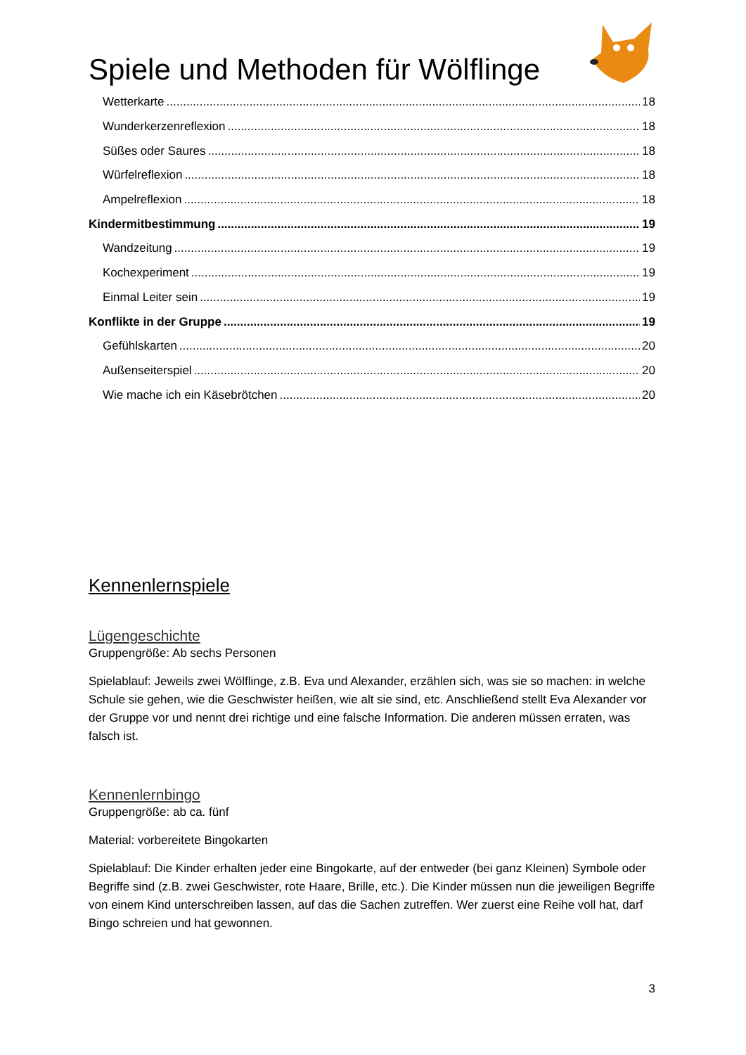Spiele und Methoden für Wölflinge
Wetterkarte 18
Wunderkerzenreflexion 18
Süßes oder Saures 18
Würfelreflexion 18
Ampelreflexion 18
Kindermitbestimmung 19
Wandzeitung 19
Kochexperiment 19
Einmal Leiter sein 19
Konflikte in der Gruppe 19
Gefühlskarten 20
Außenseiterspiel 20
Wie mache ich ein Käsebrötchen 20
Kennenlernspiele
Lügengeschichte
Gruppengröße: Ab sechs Personen
Spielablauf: Jeweils zwei Wölflinge, z.B. Eva und Alexander, erzählen sich, was sie so machen: in welche Schule sie gehen, wie die Geschwister heißen, wie alt sie sind, etc. Anschließend stellt Eva Alexander vor der Gruppe vor und nennt drei richtige und eine falsche Information. Die anderen müssen erraten, was falsch ist.
Kennenlernbingo
Gruppengröße: ab ca. fünf
Material: vorbereitete Bingokarten
Spielablauf: Die Kinder erhalten jeder eine Bingokarte, auf der entweder (bei ganz Kleinen) Symbole oder Begriffe sind (z.B. zwei Geschwister, rote Haare, Brille, etc.). Die Kinder müssen nun die jeweiligen Begriffe von einem Kind unterschreiben lassen, auf das die Sachen zutreffen. Wer zuerst eine Reihe voll hat, darf Bingo schreien und hat gewonnen.
3